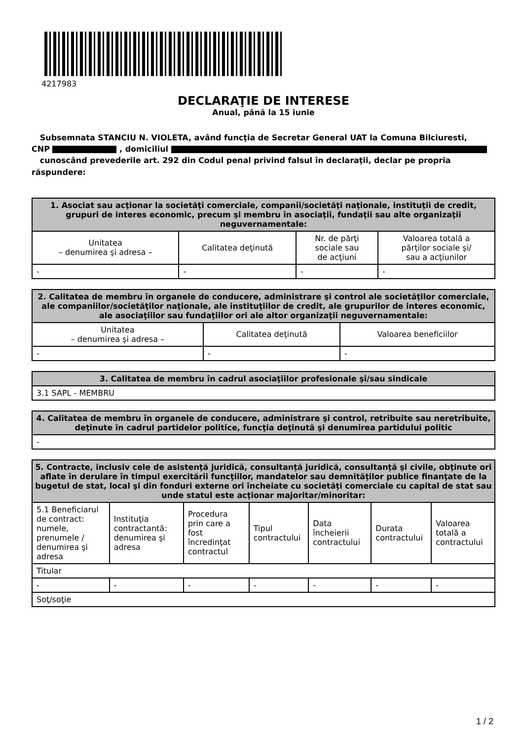4217983
DECLARAŢIE DE INTERESE
Anual, până la 15 iunie
Subsemnata STANCIU N. VIOLETA, având funcţia de Secretar General UAT la Comuna Bilciuresti,
CNP , domiciliul
cunoscând prevederile art. 292 din Codul penal privind falsul în declaraţii, declar pe propria răspundere:
| 1. Asociat sau acţionar la societăţi comerciale, companii/societăţi naţionale, instituţii de credit, grupuri de interes economic, precum şi membru în asociaţii, fundaţii sau alte organizaţii neguvernamentale: | | | |
| --- | --- | --- | --- |
| Unitatea – denumirea şi adresa – | Calitatea deţinută | Nr. de părţi sociale sau de acţiuni | Valoarea totală a părţilor sociale şi/ sau a acţiunilor |
| - | - | - | - |
| 2. Calitatea de membru în organele de conducere, administrare şi control ale societăţilor comerciale, ale companiilor/societăţilor naţionale, ale instituţiilor de credit, ale grupurilor de interes economic, ale asociaţiilor sau fundaţiilor ori ale altor organizaţii neguvernamentale: | | |
| --- | --- | --- |
| Unitatea – denumirea şi adresa – | Calitatea deţinută | Valoarea beneficiilor |
| - | - | - |
| 3. Calitatea de membru în cadrul asociaţiilor profesionale şi/sau sindicale |
| --- |
| 3.1 SAPL - MEMBRU |
| 4. Calitatea de membru în organele de conducere, administrare şi control, retribuite sau neretribuite, deţinute în cadrul partidelor politice, funcţia deţinută şi denumirea partidului politic |
| --- |
| - |
| 5. Contracte, inclusiv cele de asistenţă juridică, consultanţă juridică, consultanţă şi civile, obţinute ori aflate în derulare în timpul exercitării funcţiilor, mandatelor sau demnităţilor publice finanţate de la bugetul de stat, local şi din fonduri externe ori încheiate cu societăţi comerciale cu capital de stat sau unde statul este acţionar majoritar/minoritar: | | | | | | |
| --- | --- | --- | --- | --- | --- | --- |
| 5.1 Beneficiarul de contract: numele, prenumele / denumirea şi adresa | Instituţia contractantă: denumirea şi adresa | Procedura prin care a fost încredinţat contractul | Tipul contractului | Data încheierii contractului | Durata contractului | Valoarea totală a contractului |
| Titular | | | | | | |
| - | - | - | - | - | - | - |
| Soţ/soţie | | | | | | |
1 / 2